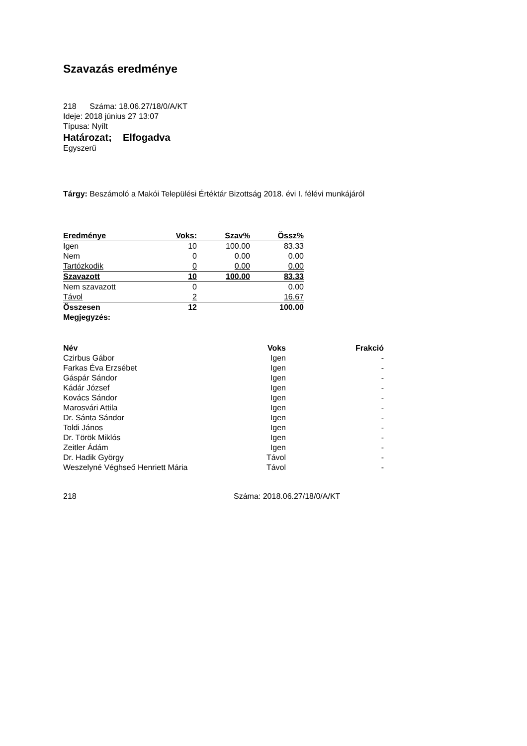Szavazás eredménye
218 Száma: 18.06.27/18/0/A/KT
Ideje: 2018 június 27 13:07
Típusa: Nyílt
Határozat; Elfogadva
Egyszerű
Tárgy: Beszámoló a Makói Települési Értéktár Bizottság 2018. évi I. félévi munkájáról
| Eredménye | Voks: | Szav% | Össz% |
| Igen | 10 | 100.00 | 83.33 |
| Nem | 0 | 0.00 | 0.00 |
| Tartózkodik | 0 | 0.00 | 0.00 |
| Szavazott | 10 | 100.00 | 83.33 |
| Nem szavazott | 0 | | 0.00 |
| Távol | 2 | | 16.67 |
| Összesen | 12 | | 100.00 |
| Megjegyzés: | | | |
| Név | Voks | Frakció |
| --- | --- | --- |
| Czirbus Gábor | Igen | - |
| Farkas Éva Erzsébet | Igen | - |
| Gáspár Sándor | Igen | - |
| Kádár József | Igen | - |
| Kovács Sándor | Igen | - |
| Marosvári Attila | Igen | - |
| Dr. Sánta Sándor | Igen | - |
| Toldi János | Igen | - |
| Dr. Török Miklós | Igen | - |
| Zeitler Ádám | Igen | - |
| Dr. Hadik György | Távol | - |
| Weszelyné Véghseő Henriett Mária | Távol | - |
218 Száma: 2018.06.27/18/0/A/KT